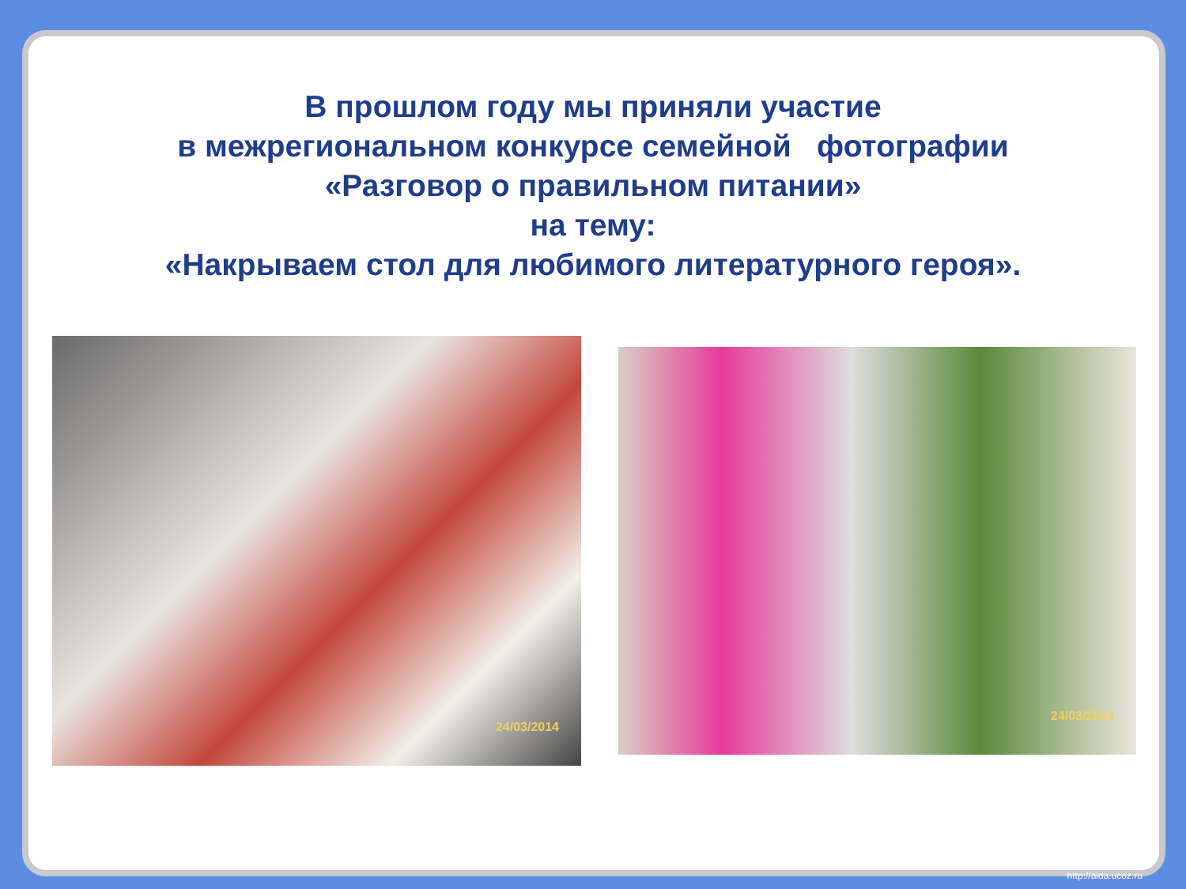В прошлом году мы приняли участие
в межрегиональном конкурсе семейной фотографии
«Разговор о правильном питании»
на тему:
«Накрываем стол для любимого литературного героя».
24/03/2014
24/03/2014
http://aida.ucoz.ru